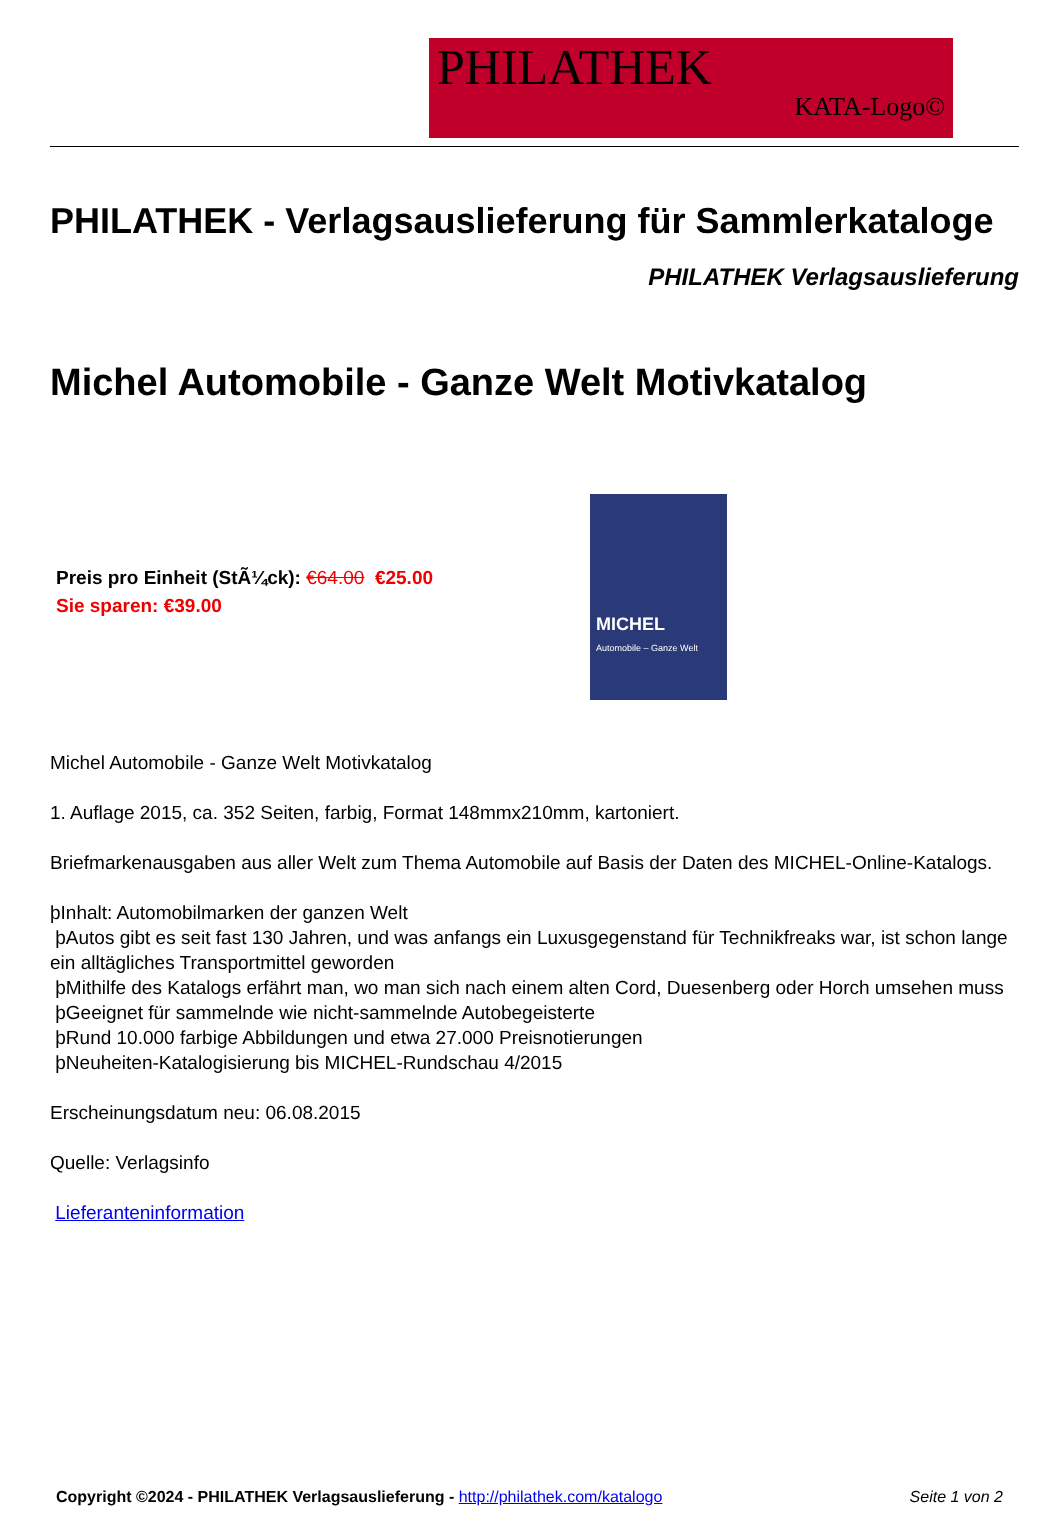PHILATHEK
KATA-Logo©
PHILATHEK - Verlagsauslieferung für Sammlerkataloge
PHILATHEK Verlagsauslieferung
Michel Automobile - Ganze Welt Motivkatalog
Preis pro Einheit (StÃ¼ck): €64.00 €25.00
Sie sparen: €39.00
MICHEL
Automobile – Ganze Welt
Michel Automobile - Ganze Welt Motivkatalog
1. Auflage 2015, ca. 352 Seiten, farbig, Format 148mmx210mm, kartoniert.
Briefmarkenausgaben aus aller Welt zum Thema Automobile auf Basis der Daten des MICHEL-Online-Katalogs.
þInhalt: Automobilmarken der ganzen Welt
þAutos gibt es seit fast 130 Jahren, und was anfangs ein Luxusgegenstand für Technikfreaks war, ist schon lange ein alltägliches Transportmittel geworden
þMithilfe des Katalogs erfährt man, wo man sich nach einem alten Cord, Duesenberg oder Horch umsehen muss
þGeeignet für sammelnde wie nicht-sammelnde Autobegeisterte
þRund 10.000 farbige Abbildungen und etwa 27.000 Preisnotierungen
þNeuheiten-Katalogisierung bis MICHEL-Rundschau 4/2015
Erscheinungsdatum neu: 06.08.2015
Quelle: Verlagsinfo
Lieferanteninformation
Copyright ©2024 - PHILATHEK Verlagsauslieferung - http://philathek.com/katalogo Seite 1 von 2